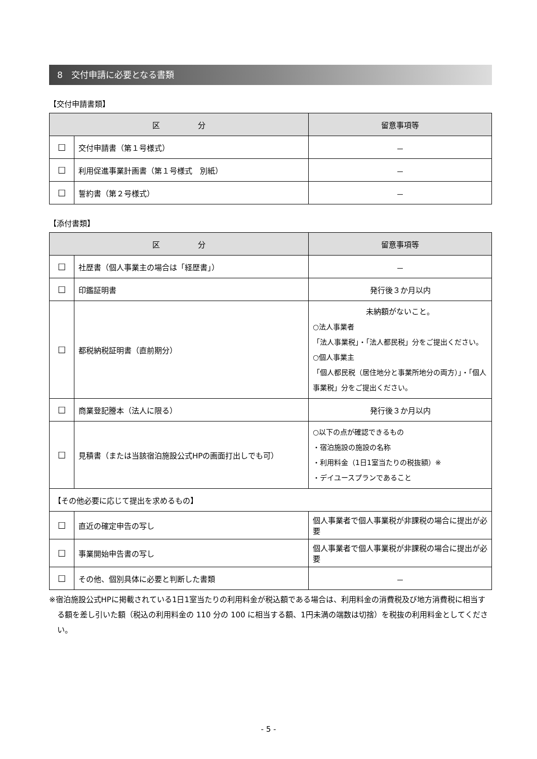8　交付申請に必要となる書類
【交付申請書類】
| 区 分 | | 留意事項等 |
| --- | --- | --- |
| ☐ | 交付申請書（第１号様式） | － |
| ☐ | 利用促進事業計画書（第１号様式 別紙） | － |
| ☐ | 誓約書（第２号様式） | － |
【添付書類】
| 区 分 | | 留意事項等 |
| --- | --- | --- |
| ☐ | 社歴書（個人事業主の場合は「経歴書」） | － |
| ☐ | 印鑑証明書 | 発行後３か月以内 |
| ☐ | 都税納税証明書（直前期分） | 未納額がないこと。 ○法人事業者 「法人事業税」・「法人都民税」分をご提出ください。 ○個人事業主 「個人都民税（居住地分と事業所地分の両方）」・「個人事業税」分をご提出ください。 |
| ☐ | 商業登記謄本（法人に限る） | 発行後３か月以内 |
| ☐ | 見積書（または当該宿泊施設公式HPの画面打出しでも可） | ○以下の点が確認できるもの ・宿泊施設の施設の名称 ・利用料金（1日1室当たりの税抜額）※ ・デイユースプランであること |
| 【その他必要に応じて提出を求めるもの】 | | |
| ☐ | 直近の確定申告の写し | 個人事業者で個人事業税が非課税の場合に提出が必要 |
| ☐ | 事業開始申告書の写し | 個人事業者で個人事業税が非課税の場合に提出が必要 |
| ☐ | その他、個別具体に必要と判断した書類 | － |
※宿泊施設公式HPに掲載されている1日1室当たりの利用料金が税込額である場合は、利用料金の消費税及び地方消費税に相当する額を差し引いた額（税込の利用料金の 110 分の 100 に相当する額、1円未満の端数は切捨）を税抜の利用料金としてください。
- 5 -